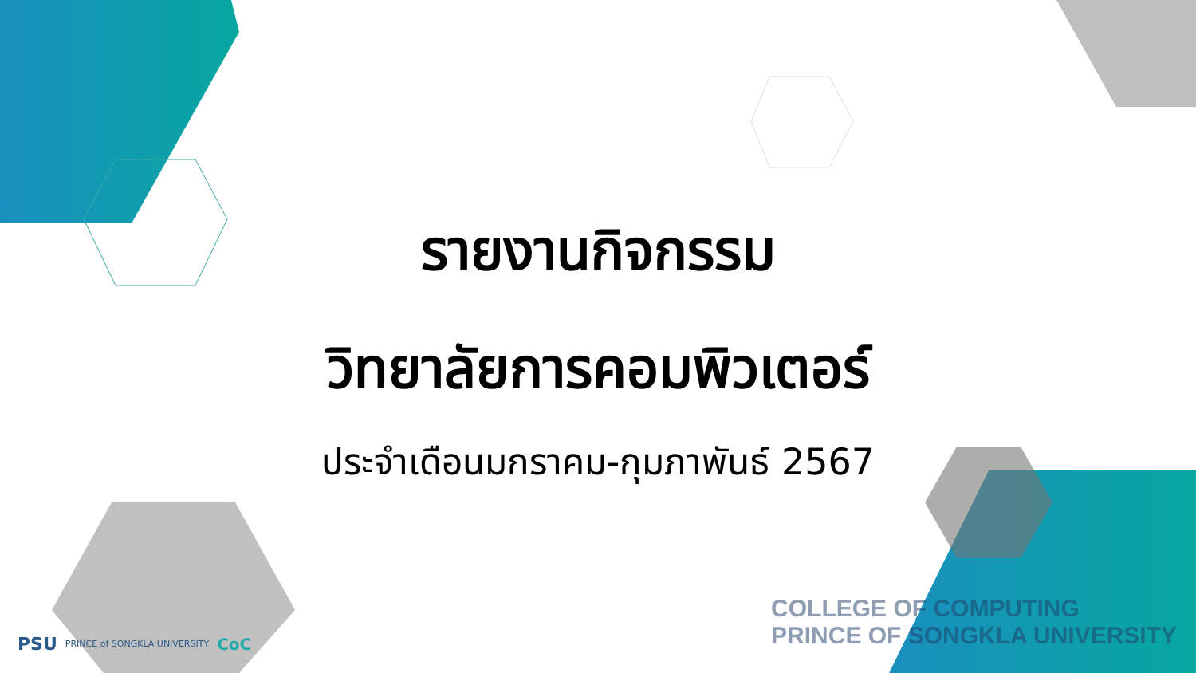รายงานกิจกรรม
วิทยาลัยการคอมพิวเตอร์
ประจำเดือนมกราคม-กุมภาพันธ์ 2567
PSU PRINCE of SONGKLA UNIVERSITY CoC
COLLEGE OF COMPUTING
PRINCE OF SONGKLA UNIVERSITY